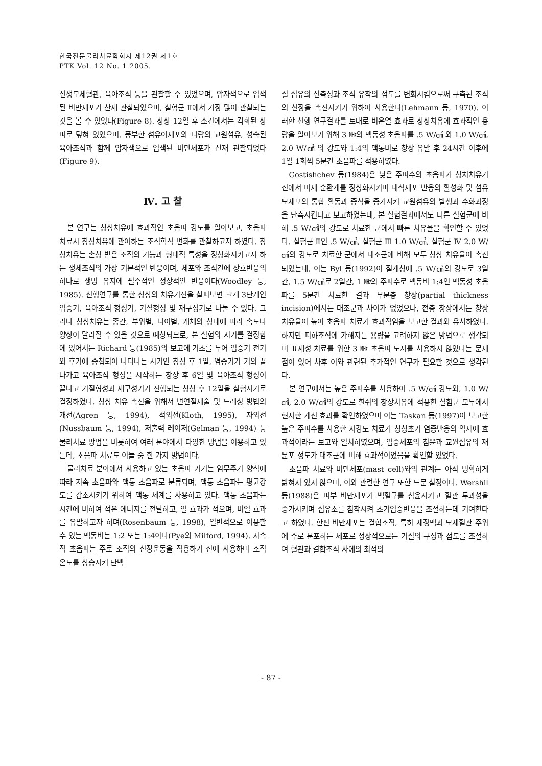한국전문물리치료학회지 제12권 제1호
PTK Vol. 12 No. 1 2005.
신생모세혈관, 육아조직 등을 관찰할 수 있었으며, 암자색으로 염색된 비만세포가 산재 관찰되었으며, 실험군 Ⅱ에서 가장 많이 관찰되는 것을 볼 수 있었다(Figure 8). 창상 12일 후 소견에서는 각화된 상피로 덮혀 있었으며, 풍부한 섬유아세포와 다량의 교원섬유, 성숙된 육아조직과 함께 암자색으로 염색된 비만세포가 산재 관찰되었다(Figure 9).
Ⅳ. 고 찰
본 연구는 창상치유에 효과적인 초음파 강도를 알아보고, 초음파 치료시 창상치유에 관여하는 조직학적 변화를 관찰하고자 하였다. 창상치유는 손상 받은 조직의 기능과 형태적 특성을 정상화시키고자 하는 생체조직의 가장 기본적인 반응이며, 세포와 조직간에 상호반응의 하나로 생명 유지에 필수적인 정상적인 반응이다(Woodley 등, 1985). 선행연구를 통한 창상의 치유기전을 살펴보면 크게 3단계인 염증기, 육아조직 형성기, 기질형성 및 재구성기로 나눌 수 있다. 그러나 창상치유는 종간, 부위별, 나이별, 개체의 상태에 따라 속도나 양상이 달라질 수 있을 것으로 예상되므로, 본 실험의 시기를 결정함에 있어서는 Richard 등(1985)의 보고에 기초를 두어 염증기 전기와 후기에 중첩되어 나타나는 시기인 창상 후 1일, 염증기가 거의 끝나가고 육아조직 형성을 시작하는 창상 후 6일 및 육아조직 형성이 끝나고 기질형성과 재구성기가 진행되는 창상 후 12일을 실험시기로 결정하였다. 창상 치유 촉진을 위해서 변연절제술 및 드레싱 방법의 개선(Agren 등, 1994), 적외선(Kloth, 1995), 자외선(Nussbaum 등, 1994), 저출력 레이저(Gelman 등, 1994) 등 물리치료 방법을 비롯하여 여러 분야에서 다양한 방법을 이용하고 있는데, 초음파 치료도 이들 중 한 가지 방법이다.
물리치료 분야에서 사용하고 있는 초음파 기기는 임무주기 양식에 따라 지속 초음파와 맥동 초음파로 분류되며, 맥동 초음파는 평균강도를 감소시키기 위하여 맥동 체계를 사용하고 있다. 맥동 초음파는 시간에 비하여 적은 에너지를 전달하고, 열 효과가 적으며, 비열 효과를 유발하고자 하며(Rosenbaum 등, 1998), 일반적으로 이용할 수 있는 맥동비는 1:2 또는 1:4이다(Pye와 Milford, 1994). 지속적 초음파는 주로 조직의 신장운동을 적용하기 전에 사용하며 조직 온도를 상승시켜 단백
질 섬유의 신축성과 조직 유착의 점도를 변화시킴으로써 구축된 조직의 신장을 촉진시키기 위하여 사용한다(Lehmann 등, 1970). 이러한 선행 연구결과를 토대로 비온열 효과로 창상치유에 효과적인 용량을 알아보기 위해 3 ㎒의 맥동성 초음파를 .5 W/㎠ 와 1.0 W/㎠, 2.0 W/㎠ 의 강도와 1:4의 맥동비로 창상 유발 후 24시간 이후에 1일 1회씩 5분간 초음파를 적용하였다.
Gostishchev 등(1984)은 낮은 주파수의 초음파가 상처치유기전에서 미세 순환계를 정상화시키며 대식세포 반응의 활성화 및 섬유모세포의 통합 활동과 증식을 증가시켜 교원섬유의 발생과 수화과정을 단축시킨다고 보고하였는데, 본 실험결과에서도 다른 실험군에 비해 .5 W/㎠의 강도로 치료한 군에서 빠른 치유율을 확인할 수 있었다. 실험군 Ⅱ인 .5 W/㎠, 실험군 Ⅲ 1.0 W/㎠, 실험군 Ⅳ 2.0 W/㎠의 강도로 치료한 군에서 대조군에 비해 모두 창상 치유율이 촉진되었는데, 이는 Byl 등(1992)이 절개창에 .5 W/㎠의 강도로 3일간, 1.5 W/㎠로 2일간, 1 ㎒의 주파수로 맥동비 1:4인 맥동성 초음파를 5분간 치료한 결과 부분층 창상(partial thickness incision)에서는 대조군과 차이가 없었으나, 전층 창상에서는 창상 치유율이 높아 초음파 치료가 효과적임을 보고한 결과와 유사하였다. 하지만 피하조직에 가해지는 용량을 고려하지 않은 방법으로 생각되며 표재성 치료를 위한 3 ㎒ 초음파 도자를 사용하지 않았다는 문제점이 있어 차후 이와 관련된 추가적인 연구가 필요할 것으로 생각된다.
본 연구에서는 높은 주파수를 사용하여 .5 W/㎠ 강도와, 1.0 W/㎠, 2.0 W/㎠의 강도로 흰쥐의 창상치유에 적용한 실험군 모두에서 현저한 개선 효과를 확인하였으며 이는 Taskan 등(1997)이 보고한 높은 주파수를 사용한 저강도 치료가 창상초기 염증반응의 억제에 효과적이라는 보고와 일치하였으며, 염증세포의 침윤과 교원섬유의 재분포 정도가 대조군에 비해 효과적이었음을 확인할 있었다.
초음파 치료와 비만세포(mast cell)와의 관계는 아직 명확하게 밝혀져 있지 않으며, 이와 관련한 연구 또한 드문 실정이다. Wershil 등(1988)은 피부 비만세포가 백혈구를 침윤시키고 혈관 투과성을 증가시키며 섬유소를 침착시켜 초기염증반응을 조절하는데 기여한다고 하였다. 한편 비만세포는 결합조직, 특히 세정맥과 모세혈관 주위에 주로 분포하는 세포로 정상적으로는 기질의 구성과 점도를 조절하여 혈관과 결합조직 사에의 최적의
- 87 -